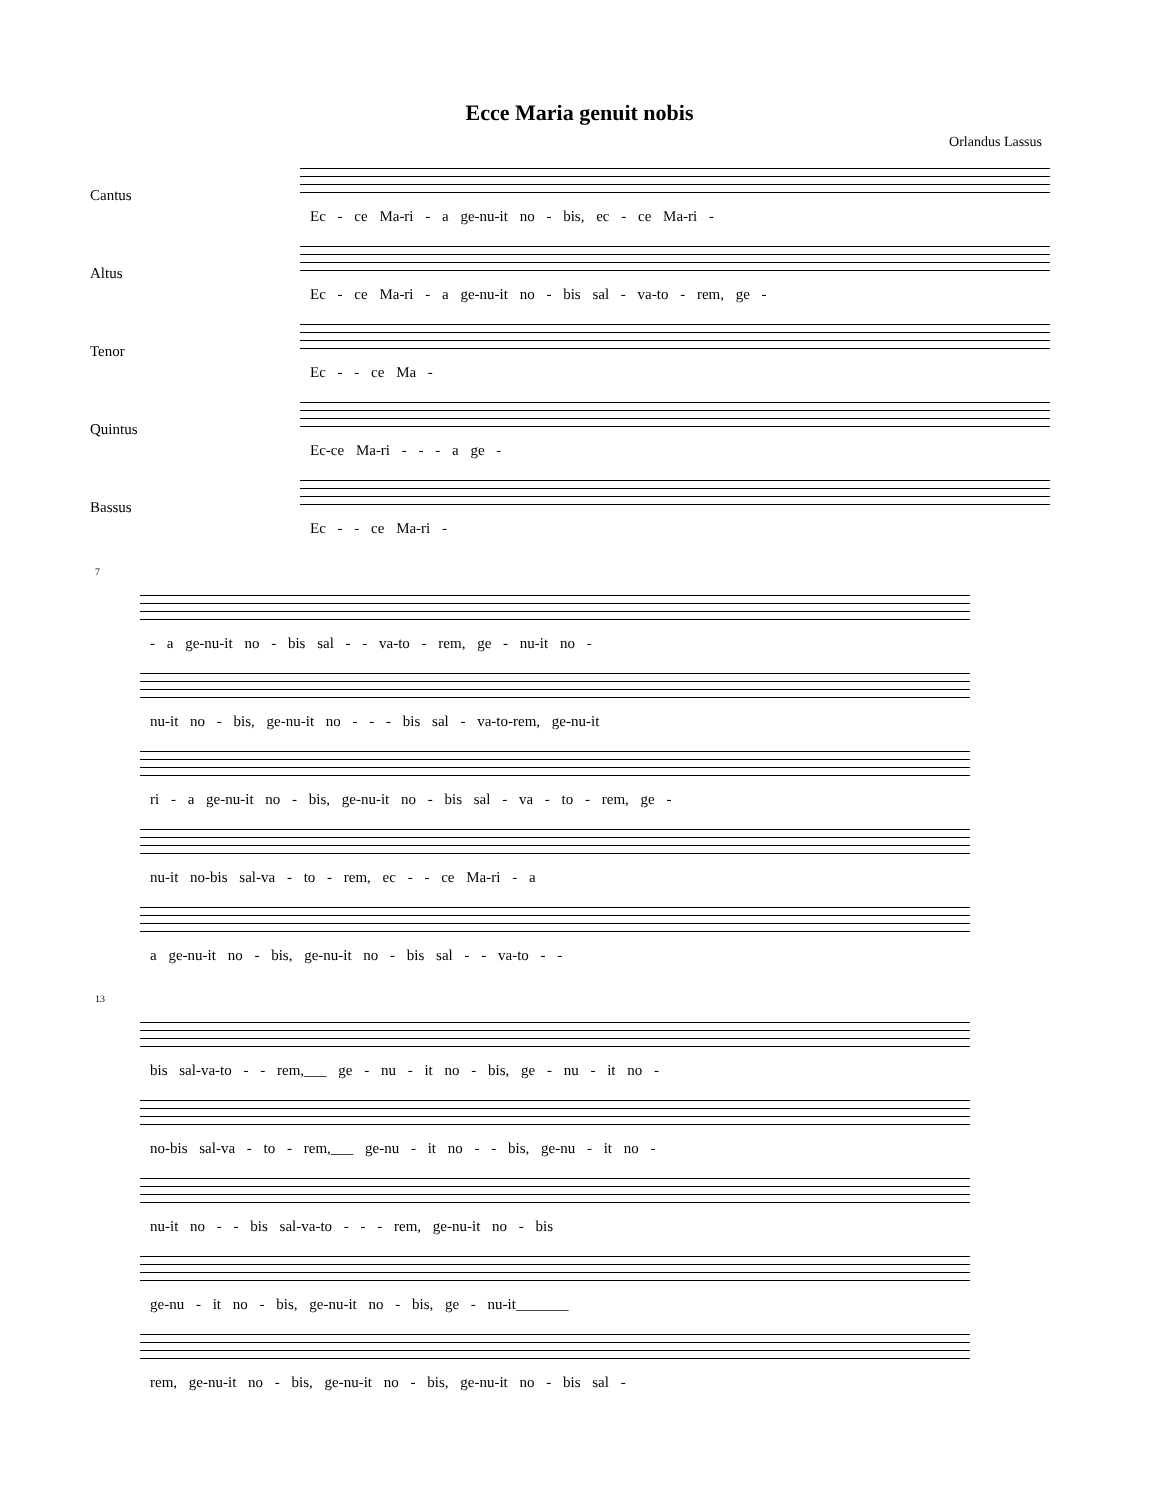Ecce Maria genuit nobis
Orlandus Lassus
Cantus
Ec - ce Ma-ri - a ge-nu-it no - bis, ec - ce Ma-ri -
Altus
Ec - ce Ma-ri - a ge-nu-it no - bis sal - va-to - rem, ge -
Tenor
Ec - - ce Ma -
Quintus
Ec-ce Ma-ri - - - a ge -
Bassus
Ec - - ce Ma-ri -
7
- a ge-nu-it no - bis sal - - va-to - rem, ge - nu-it no -
nu-it no - bis, ge-nu-it no - - - bis sal - va-to-rem, ge-nu-it
ri - a ge-nu-it no - bis, ge-nu-it no - bis sal - va - to - rem, ge -
nu-it no-bis sal-va - to - rem, ec - - ce Ma-ri - a
a ge-nu-it no - bis, ge-nu-it no - bis sal - - va-to - -
13
bis sal-va-to - - rem,___ ge - nu - it no - bis, ge - nu - it no -
no-bis sal-va - to - rem,___ ge-nu - it no - - bis, ge-nu - it no -
nu-it no - - bis sal-va-to - - - rem, ge-nu-it no - bis
ge-nu - it no - bis, ge-nu-it no - bis, ge - nu-it_______
rem, ge-nu-it no - bis, ge-nu-it no - bis, ge-nu-it no - bis sal -